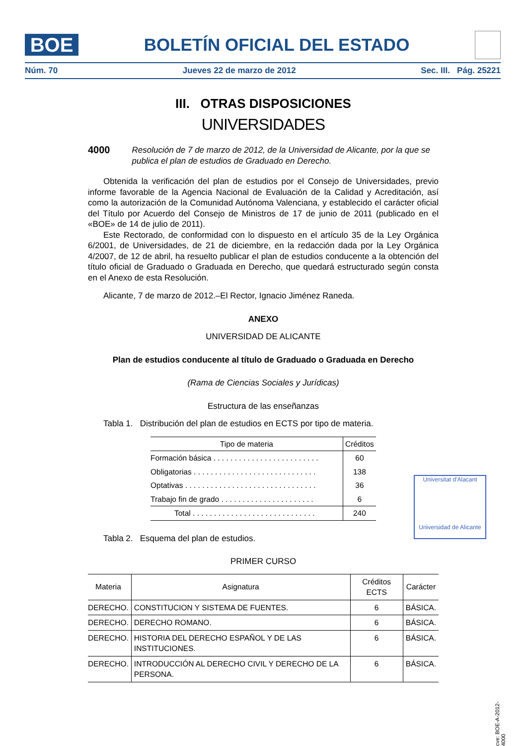BOE
BOLETÍN OFICIAL DEL ESTADO
Núm. 70 Jueves 22 de marzo de 2012 Sec. III. Pág. 25221
III. OTRAS DISPOSICIONES
UNIVERSIDADES
4000 Resolución de 7 de marzo de 2012, de la Universidad de Alicante, por la que se publica el plan de estudios de Graduado en Derecho.
Obtenida la verificación del plan de estudios por el Consejo de Universidades, previo informe favorable de la Agencia Nacional de Evaluación de la Calidad y Acreditación, así como la autorización de la Comunidad Autónoma Valenciana, y establecido el carácter oficial del Título por Acuerdo del Consejo de Ministros de 17 de junio de 2011 (publicado en el «BOE» de 14 de julio de 2011).
Este Rectorado, de conformidad con lo dispuesto en el artículo 35 de la Ley Orgánica 6/2001, de Universidades, de 21 de diciembre, en la redacción dada por la Ley Orgánica 4/2007, de 12 de abril, ha resuelto publicar el plan de estudios conducente a la obtención del título oficial de Graduado o Graduada en Derecho, que quedará estructurado según consta en el Anexo de esta Resolución.
Alicante, 7 de marzo de 2012.–El Rector, Ignacio Jiménez Raneda.
ANEXO
UNIVERSIDAD DE ALICANTE
Plan de estudios conducente al título de Graduado o Graduada en Derecho
(Rama de Ciencias Sociales y Jurídicas)
Estructura de las enseñanzas
Tabla 1. Distribución del plan de estudios en ECTS por tipo de materia.
| Tipo de materia | Créditos |
| --- | --- |
| Formación básica . . . . . . . . . . . . . . . . . . . . . . . . . | 60 |
| Obligatorias . . . . . . . . . . . . . . . . . . . . . . . . . . . . . | 138 |
| Optativas . . . . . . . . . . . . . . . . . . . . . . . . . . . . . . . | 36 |
| Trabajo fin de grado . . . . . . . . . . . . . . . . . . . . . . | 6 |
| Total . . . . . . . . . . . . . . . . . . . . . . . . . . . . . | 240 |
Tabla 2. Esquema del plan de estudios.
PRIMER CURSO
| Materia | Asignatura | Créditos ECTS | Carácter |
| --- | --- | --- | --- |
| DERECHO. | CONSTITUCION Y SISTEMA DE FUENTES. | 6 | BÁSICA. |
| DERECHO. | DERECHO ROMANO. | 6 | BÁSICA. |
| DERECHO. | HISTORIA DEL DERECHO ESPAÑOL Y DE LAS INSTITUCIONES. | 6 | BÁSICA. |
| DERECHO. | INTRODUCCIÓN AL DERECHO CIVIL Y DERECHO DE LA PERSONA. | 6 | BÁSICA. |
Universitat d'Alacant
Universidad de Alicante
cve: BOE-A-2012-4000